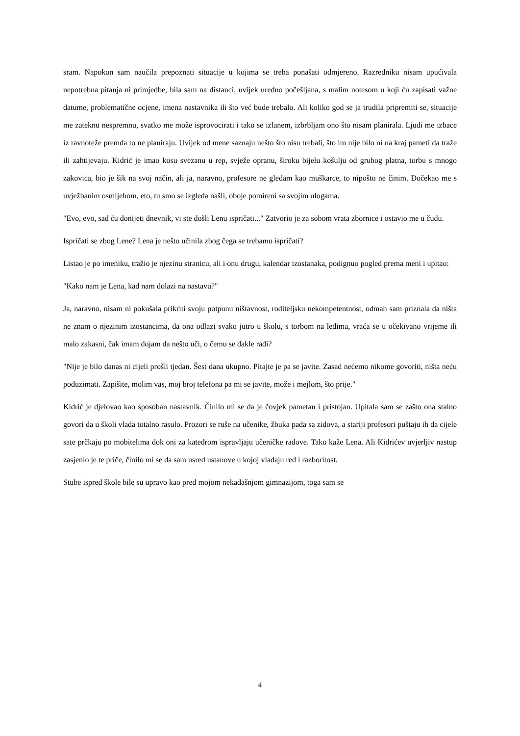sram. Napokon sam naučila prepoznati situacije u kojima se treba ponašati odmjereno. Razredniku nisam upućivala nepotrebna pitanja ni primjedbe, bila sam na distanci, uvijek uredno počešljana, s malim notesom u koji ću zapisati važne datume, problematične ocjene, imena nastavnika ili što već bude trebalo. Ali koliko god se ja trudila pripremiti se, situacije me zateknu nespremnu, svatko me može isprovocirati i tako se izlanem, izbrbljam ono što nisam planirala. Ljudi me izbace iz ravnoteže premda to ne planiraju. Uvijek od mene saznaju nešto što nisu trebali, što im nije bilo ni na kraj pameti da traže ili zahtijevaju. Kidrić je imao kosu svezanu u rep, svježe opranu, široku bijelu košulju od grubog platna, torbu s mnogo zakovica, bio je šik na svoj način, ali ja, naravno, profesore ne gledam kao muškarce, to nipošto ne činim. Dočekao me s uvježbanim osmijehom, eto, tu smo se izgleda našli, oboje pomireni sa svojim ulogama.
"Evo, evo, sad ću donijeti dnevnik, vi ste došli Lenu ispričati..." Zatvorio je za sobom vrata zbornice i ostavio me u čudu.
Ispričati se zbog Lene? Lena je nešto učinila zbog čega se trebamo ispričati?
Listao je po imeniku, tražio je njezinu stranicu, ali i onu drugu, kalendar izostanaka, podignuo pogled prema meni i upitao:
"Kako nam je Lena, kad nam dolazi na nastavu?"
Ja, naravno, nisam ni pokušala prikriti svoju potpunu ništavnost, roditeljsku nekompetentnost, odmah sam priznala da ništa ne znam o njezinim izostancima, da ona odlazi svako jutro u školu, s torbom na leđima, vraća se u očekivano vrijeme ili malo zakasni, čak imam dojam da nešto uči, o čemu se dakle radi?
"Nije je bilo danas ni cijeli prošli tjedan. Šest dana ukupno. Pitajte je pa se javite. Zasad nećemo nikome govoriti, ništa neću poduzimati. Zapišite, molim vas, moj broj telefona pa mi se javite, može i mejlom, što prije."
Kidrić je djelovao kao sposoban nastavnik. Činilo mi se da je čovjek pametan i pristojan. Upitala sam se zašto ona stalno govori da u školi vlada totalno rasulo. Prozori se ruše na učenike, žbuka pada sa zidova, a stariji profesori puštaju ih da cijele sate prčkaju po mobitelima dok oni za katedrom ispravljaju učeničke radove. Tako kaže Lena. Ali Kidrićev uvjerljiv nastup zasjenio je te priče, činilo mi se da sam usred ustanove u kojoj vladaju red i razboritost.
Stube ispred škole bile su upravo kao pred mojom nekadašnjom gimnazijom, toga sam se
4